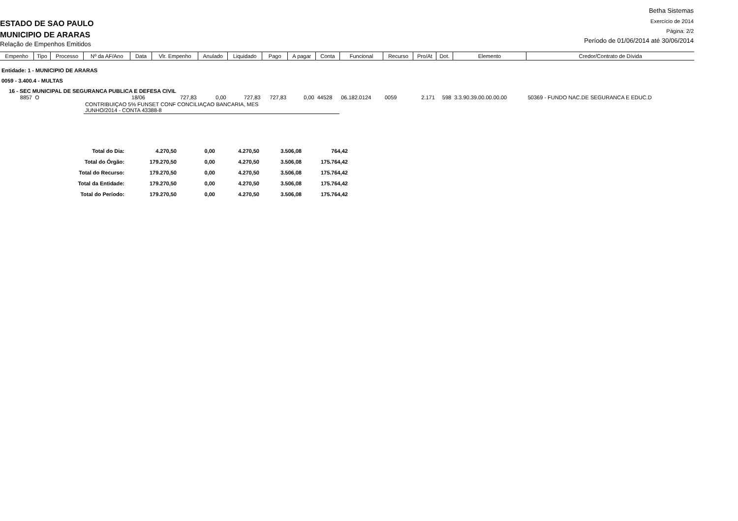ESTADO DE SAO PAULO
MUNICIPIO DE ARARAS
Relação de Empenhos Emitidos
Betha Sistemas
Exercício de 2014
Página: 2/2
Período de 01/06/2014 até 30/06/2014
| Empenho | Tipo | Processo | Nº da AF/Ano | Data | Vlr. Empenho | Anulado | Liquidado | Pago | A pagar | Conta | Funcional | Recurso | Pro/At | Dot. | Elemento | Credor/Contrato de Dívida |
| --- | --- | --- | --- | --- | --- | --- | --- | --- | --- | --- | --- | --- | --- | --- | --- | --- |
| Entidade: 1 - MUNICIPIO DE ARARAS | | | | | | | | | | | | | | | | |
| 0059 - 3.400.4 - MULTAS | | | | | | | | | | | | | | | | |
| 16 - SEC MUNICIPAL DE SEGURANCA PUBLICA E DEFESA CIVIL | | | | | | | | | | | | | | | | |
| 8857 | O | | | 18/06 | 727,83 | 0,00 | 727,83 | 727,83 | 0,00 | 44528 | 06.182.0124 | 0059 | 2.171 | 598 | 3.3.90.39.00.00.00.00 | 50369 - FUNDO NAC.DE SEGURANCA E EDUC.D |
| | | | CONTRIBUIÇAO 5% FUNSET CONF CONCILIAÇAO BANCARIA, MES JUNHO/2014 - CONTA 43388-8 | | | | | | | | | | | | | |
| Total do Dia: | 4.270,50 | 0,00 | 4.270,50 | 3.506,08 | 764,42 |
| Total do Órgão: | 179.270,50 | 0,00 | 4.270,50 | 3.506,08 | 175.764,42 |
| Total do Recurso: | 179.270,50 | 0,00 | 4.270,50 | 3.506,08 | 175.764,42 |
| Total da Entidade: | 179.270,50 | 0,00 | 4.270,50 | 3.506,08 | 175.764,42 |
| Total do Período: | 179.270,50 | 0,00 | 4.270,50 | 3.506,08 | 175.764,42 |